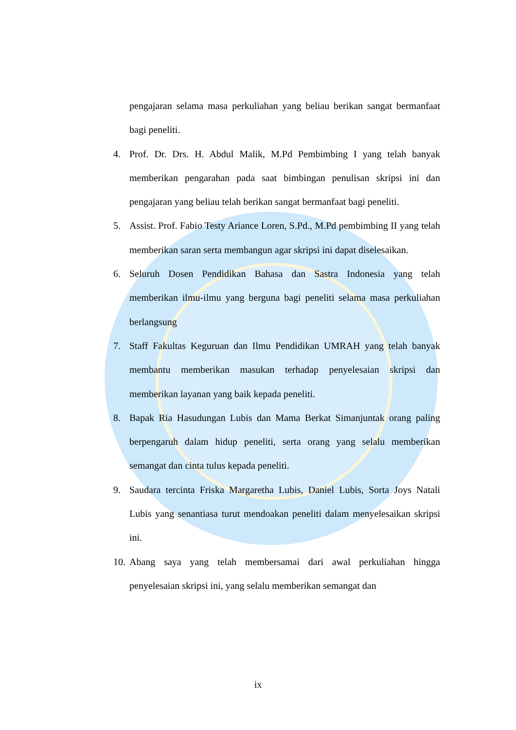pengajaran selama masa perkuliahan yang beliau berikan sangat bermanfaat bagi peneliti.
4. Prof. Dr. Drs. H. Abdul Malik, M.Pd Pembimbing I yang telah banyak memberikan pengarahan pada saat bimbingan penulisan skripsi ini dan pengajaran yang beliau telah berikan sangat bermanfaat bagi peneliti.
5. Assist. Prof. Fabio Testy Ariance Loren, S.Pd., M.Pd pembimbing II yang telah memberikan saran serta membangun agar skripsi ini dapat diselesaikan.
6. Seluruh Dosen Pendidikan Bahasa dan Sastra Indonesia yang telah memberikan ilmu-ilmu yang berguna bagi peneliti selama masa perkuliahan berlangsung
7. Staff Fakultas Keguruan dan Ilmu Pendidikan UMRAH yang telah banyak membantu memberikan masukan terhadap penyelesaian skripsi dan memberikan layanan yang baik kepada peneliti.
8. Bapak Ria Hasudungan Lubis dan Mama Berkat Simanjuntak orang paling berpengaruh dalam hidup peneliti, serta orang yang selalu memberikan semangat dan cinta tulus kepada peneliti.
9. Saudara tercinta Friska Margaretha Lubis, Daniel Lubis, Sorta Joys Natali Lubis yang senantiasa turut mendoakan peneliti dalam menyelesaikan skripsi ini.
10. Abang saya yang telah membersamai dari awal perkuliahan hingga penyelesaian skripsi ini, yang selalu memberikan semangat dan
ix